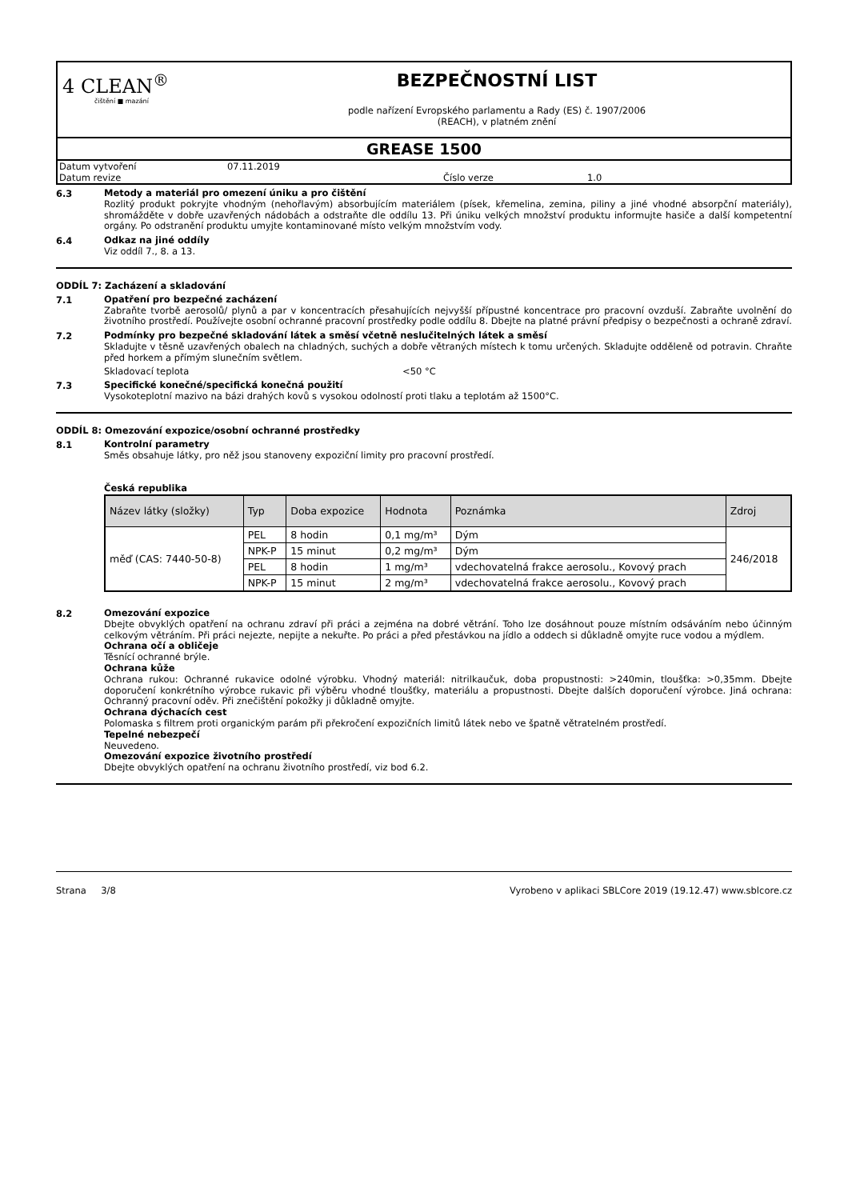4 CLEAN<sup>®</sup>
čištění ■ mazání
BEZPEČNOSTNÍ LIST
podle nařízení Evropského parlamentu a Rady (ES) č. 1907/2006
(REACH), v platném znění
GREASE 1500
Datum vytvoření 07.11.2019
Datum revize Číslo verze 1.0
6.3
Metody a materiál pro omezení úniku a pro čištění
Rozlitý produkt pokryjte vhodným (nehořlavým) absorbujícím materiálem (písek, křemelina, zemina, piliny a jiné vhodné absorpční materiály), shromážděte v dobře uzavřených nádobách a odstraňte dle oddílu 13. Při úniku velkých množství produktu informujte hasiče a další kompetentní orgány. Po odstranění produktu umyjte kontaminované místo velkým množstvím vody.
6.4
Odkaz na jiné oddíly
Viz oddíl 7., 8. a 13.
ODDÍL 7: Zacházení a skladování
7.1
Opatření pro bezpečné zacházení
Zabraňte tvorbě aerosolů/ plynů a par v koncentracích přesahujících nejvyšší přípustné koncentrace pro pracovní ovzduší. Zabraňte uvolnění do životního prostředí. Používejte osobní ochranné pracovní prostředky podle oddílu 8. Dbejte na platné právní předpisy o bezpečnosti a ochraně zdraví.
7.2
Podmínky pro bezpečné skladování látek a směsí včetně neslučitelných látek a směsí
Skladujte v těsně uzavřených obalech na chladných, suchých a dobře větraných místech k tomu určených. Skladujte odděleně od potravin. Chraňte před horkem a přímým slunečním světlem.
Skladovací teplota <50 °C
7.3
Specifické konečné/specifická konečná použití
Vysokoteplotní mazivo na bázi drahých kovů s vysokou odolností proti tlaku a teplotám až 1500°C.
ODDÍL 8: Omezování expozice/osobní ochranné prostředky
8.1
Kontrolní parametry
Směs obsahuje látky, pro něž jsou stanoveny expoziční limity pro pracovní prostředí.
Česká republika
| Název látky (složky) | Typ | Doba expozice | Hodnota | Poznámka | Zdroj |
| --- | --- | --- | --- | --- | --- |
| měď (CAS: 7440-50-8) | PEL | 8 hodin | 0,1 mg/m³ | Dým | 246/2018 |
| | NPK-P | 15 minut | 0,2 mg/m³ | Dým | |
| | PEL | 8 hodin | 1 mg/m³ | vdechovatelná frakce aerosolu., Kovový prach | |
| | NPK-P | 15 minut | 2 mg/m³ | vdechovatelná frakce aerosolu., Kovový prach | |
8.2
Omezování expozice
Dbejte obvyklých opatření na ochranu zdraví při práci a zejména na dobré větrání. Toho lze dosáhnout pouze místním odsáváním nebo účinným celkovým větráním. Při práci nejezte, nepijte a nekuřte. Po práci a před přestávkou na jídlo a oddech si důkladně omyjte ruce vodou a mýdlem.
Ochrana očí a obličeje
Těsnící ochranné brýle.
Ochrana kůže
Ochrana rukou: Ochranné rukavice odolné výrobku. Vhodný materiál: nitrilkaučuk, doba propustnosti: >240min, tloušťka: >0,35mm. Dbejte doporučení konkrétního výrobce rukavic při výběru vhodné tloušťky, materiálu a propustnosti. Dbejte dalších doporučení výrobce. Jiná ochrana: Ochranný pracovní oděv. Při znečištění pokožky ji důkladně omyjte.
Ochrana dýchacích cest
Polomaska s filtrem proti organickým parám při překročení expozičních limitů látek nebo ve špatně větratelném prostředí.
Tepelné nebezpečí
Neuvedeno.
Omezování expozice životního prostředí
Dbejte obvyklých opatření na ochranu životního prostředí, viz bod 6.2.
Strana 3/8 Vyrobeno v aplikaci SBLCore 2019 (19.12.47) www.sblcore.cz